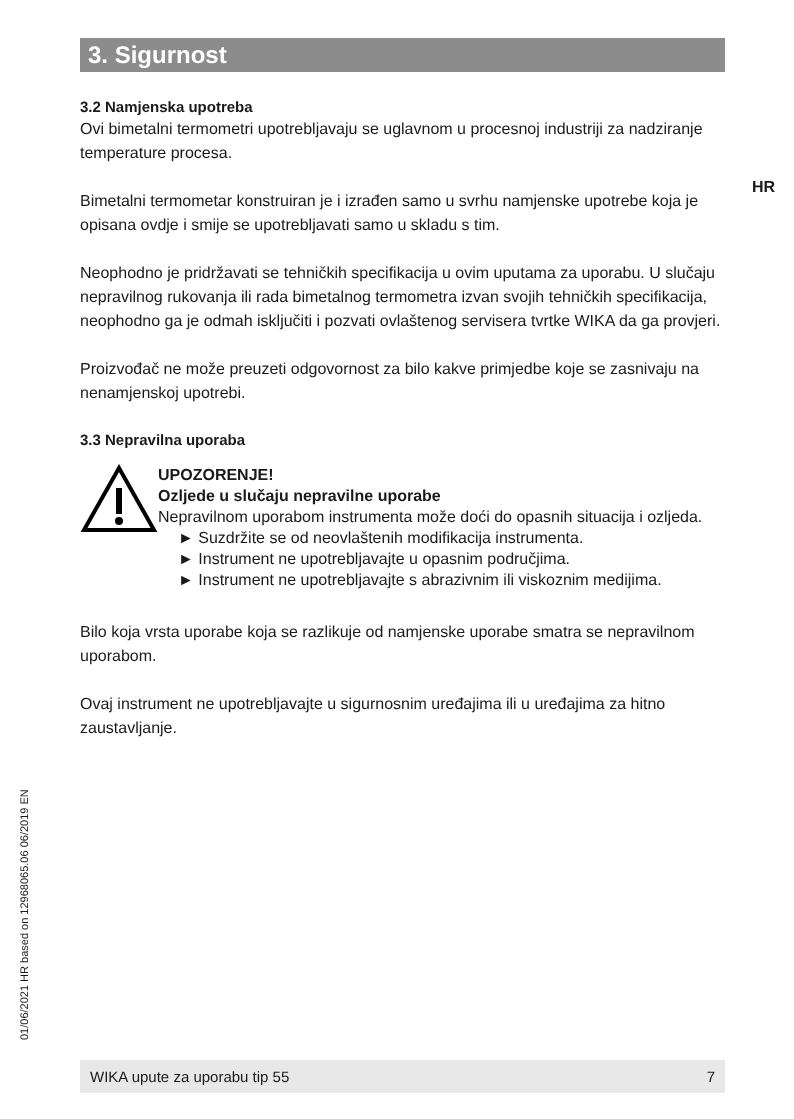HR
3. Sigurnost
3.2 Namjenska upotreba
Ovi bimetalni termometri upotrebljavaju se uglavnom u procesnoj industriji za nadziranje temperature procesa.
Bimetalni termometar konstruiran je i izrađen samo u svrhu namjenske upotrebe koja je opisana ovdje i smije se upotrebljavati samo u skladu s tim.
Neophodno je pridržavati se tehničkih specifikacija u ovim uputama za uporabu. U slučaju nepravilnog rukovanja ili rada bimetalnog termometra izvan svojih tehničkih specifikacija, neophodno ga je odmah isključiti i pozvati ovlaštenog servisera tvrtke WIKA da ga provjeri.
Proizvođač ne može preuzeti odgovornost za bilo kakve primjedbe koje se zasnivaju na nenamjenskoj upotrebi.
3.3 Nepravilna uporaba
UPOZORENJE!
Ozljede u slučaju nepravilne uporabe
Nepravilnom uporabom instrumenta može doći do opasnih situacija i ozljeda.
► Suzdržite se od neovlaštenih modifikacija instrumenta.
► Instrument ne upotrebljavajte u opasnim područjima.
► Instrument ne upotrebljavajte s abrazivnim ili viskoznim medijima.
Bilo koja vrsta uporabe koja se razlikuje od namjenske uporabe smatra se nepravilnom uporabom.
Ovaj instrument ne upotrebljavajte u sigurnosnim uređajima ili u uređajima za hitno zaustavljanje.
01/06/2021 HR based on 12968065.06 06/2019 EN
WIKA upute za uporabu tip 55 7